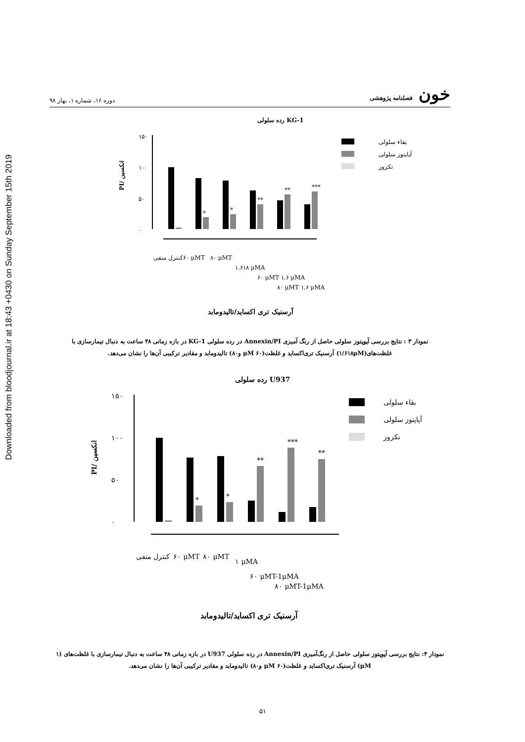Downloaded from bloodjournal.ir at 18:43 +0430 on Sunday September 15th 2019
خون فصلنامه پژوهشی دوره ۱۶، شماره ۱، بهار ۹۸
رده سلولی KG-1
۱۵۰
۱۰۰
۵۰
۰
PI/ انکسین
*
*
**
**
***
بقاء سلولی
آپاپتوز سلولی
نکروز
کنترل منفی
۶۰ μMT
۸۰ μMT
۱.۶۱۸ μMA
۶۰ μMT ۱.۶ μMA
۸۰ μMT ۱.۶ μMA
آرسنیک تری اکساید/تالیدومابد
نمودار ۳ : نتایج بررسی آپوپتوز سلولی حاصل از رنگ آمیزی Annexin/PI در رده سلولی KG-1 در بازه زمانی ۴۸ ساعت به دنبال تیمارسازی با غلظت‌های(۱/۶۱۸μM) آرسنیک تری‌اکساید و غلظت(۶۰ μM و۸۰) تالیدومابد و مقادیر ترکیبی آن‌ها را نشان می‌دهد.
رده سلولی U937
۱۵۰
۱۰۰
۵۰
۰
PI/ انکسین
*
*
**
***
**
بقاء سلولی
آپاپتوز سلولی
نکروز
کنترل منفی
۶۰ μMT
۸۰ μMT
۱ μMA
۶۰ μMT-1μMA
۸۰ μMT-1μMA
آرسنیک تری اکساید/تالیدومابد
نمودار ۴: نتایج بررسی آپوپتوز سلولی حاصل از رنگ‌آمیزی Annexin/PI در رده سلولی U937 در بازه زمانی ۴۸ ساعت به دنبال تیمارسازی با غلظت‌های (۱ μM) آرسنیک تری‌اکساید و غلظت(۶۰ μM و۸۰) تالیدومابد و مقادیر ترکیبی آن‌ها را نشان می‌دهد.
۵۱